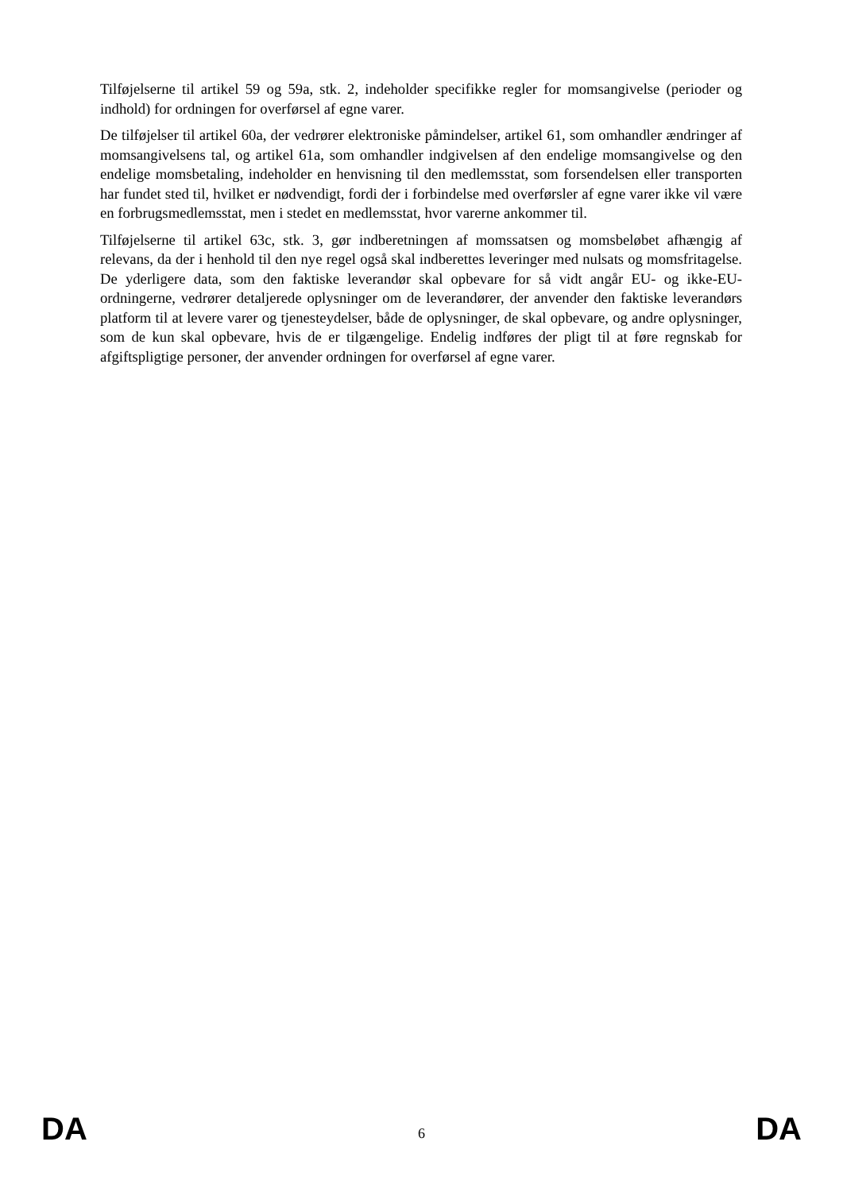Tilføjelserne til artikel 59 og 59a, stk. 2, indeholder specifikke regler for momsangivelse (perioder og indhold) for ordningen for overførsel af egne varer.
De tilføjelser til artikel 60a, der vedrører elektroniske påmindelser, artikel 61, som omhandler ændringer af momsangivelsens tal, og artikel 61a, som omhandler indgivelsen af den endelige momsangivelse og den endelige momsbetaling, indeholder en henvisning til den medlemsstat, som forsendelsen eller transporten har fundet sted til, hvilket er nødvendigt, fordi der i forbindelse med overførsler af egne varer ikke vil være en forbrugsmedlemsstat, men i stedet en medlemsstat, hvor varerne ankommer til.
Tilføjelserne til artikel 63c, stk. 3, gør indberetningen af momssatsen og momsbeløbet afhængig af relevans, da der i henhold til den nye regel også skal indberettes leveringer med nulsats og momsfritagelse. De yderligere data, som den faktiske leverandør skal opbevare for så vidt angår EU- og ikke-EU-ordningerne, vedrører detaljerede oplysninger om de leverandører, der anvender den faktiske leverandørs platform til at levere varer og tjenesteydelser, både de oplysninger, de skal opbevare, og andre oplysninger, som de kun skal opbevare, hvis de er tilgængelige. Endelig indføres der pligt til at føre regnskab for afgiftspligtige personer, der anvender ordningen for overførsel af egne varer.
DA 6 DA